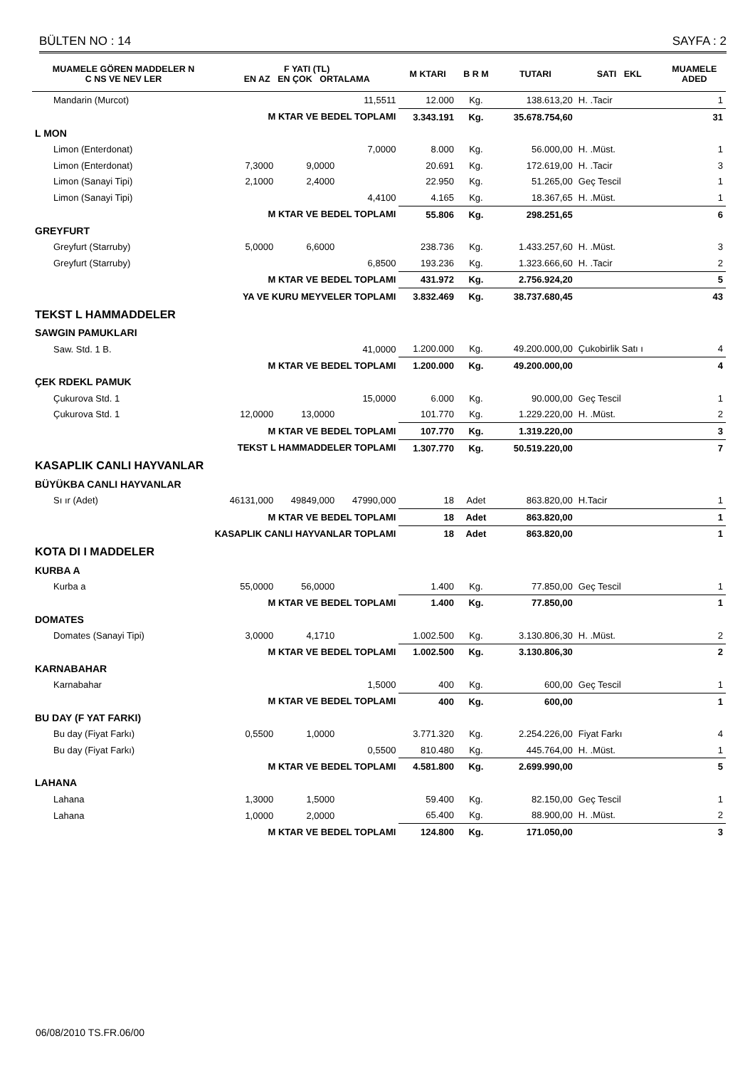BÜLTEN NO : 14 SAYFA : 2
| MUAMELE GÖREN MADDELER N C NS VE NEV LER | F YATI (TL) EN AZ EN ÇOK ORTALAMA | | | M KTARI | B R M | TUTARI | SATI EKL | MUAMELE ADED |
| --- | --- | --- | --- | --- | --- | --- | --- | --- |
| Mandarin (Murcot) | | | 11,5511 | 12.000 | Kg. | 138.613,20 | H. .Tacir | 1 |
| M KTAR VE BEDEL TOPLAMI | | | | 3.343.191 | Kg. | 35.678.754,60 | | 31 |
| L MON | | | | | | | | |
| Limon (Enterdonat) | | | 7,0000 | 8.000 | Kg. | 56.000,00 | H. .Müst. | 1 |
| Limon (Enterdonat) | 7,3000 | 9,0000 | | 20.691 | Kg. | 172.619,00 | H. .Tacir | 3 |
| Limon (Sanayi Tipi) | 2,1000 | 2,4000 | | 22.950 | Kg. | 51.265,00 | Geç Tescil | 1 |
| Limon (Sanayi Tipi) | | | 4,4100 | 4.165 | Kg. | 18.367,65 | H. .Müst. | 1 |
| M KTAR VE BEDEL TOPLAMI | | | | 55.806 | Kg. | 298.251,65 | | 6 |
| GREYFURT | | | | | | | | |
| Greyfurt (Starruby) | 5,0000 | 6,6000 | | 238.736 | Kg. | 1.433.257,60 | H. .Müst. | 3 |
| Greyfurt (Starruby) | | | 6,8500 | 193.236 | Kg. | 1.323.666,60 | H. .Tacir | 2 |
| M KTAR VE BEDEL TOPLAMI | | | | 431.972 | Kg. | 2.756.924,20 | | 5 |
| YA VE KURU MEYVELER TOPLAMI | | | | 3.832.469 | Kg. | 38.737.680,45 | | 43 |
| TEKST L HAMMADDELER | | | | | | | | |
| SAWGIN PAMUKLARI | | | | | | | | |
| Saw. Std. 1 B. | | | 41,0000 | 1.200.000 | Kg. | 49.200.000,00 | Çukobirlik Satı ı | 4 |
| M KTAR VE BEDEL TOPLAMI | | | | 1.200.000 | Kg. | 49.200.000,00 | | 4 |
| ÇEK RDEKL PAMUK | | | | | | | | |
| Çukurova Std. 1 | | | 15,0000 | 6.000 | Kg. | 90.000,00 | Geç Tescil | 1 |
| Çukurova Std. 1 | 12,0000 | 13,0000 | | 101.770 | Kg. | 1.229.220,00 | H. .Müst. | 2 |
| M KTAR VE BEDEL TOPLAMI | | | | 107.770 | Kg. | 1.319.220,00 | | 3 |
| TEKST L HAMMADDELER TOPLAMI | | | | 1.307.770 | Kg. | 50.519.220,00 | | 7 |
| KASAPLIK CANLI HAYVANLAR | | | | | | | | |
| BÜYÜKBA CANLI HAYVANLAR | | | | | | | | |
| Sı ır (Adet) | 46131,000 | 49849,000 | 47990,000 | 18 | Adet | 863.820,00 | H.Tacir | 1 |
| M KTAR VE BEDEL TOPLAMI | | | | 18 | Adet | 863.820,00 | | 1 |
| KASAPLIK CANLI HAYVANLAR TOPLAMI | | | | 18 | Adet | 863.820,00 | | 1 |
| KOTA DI I MADDELER | | | | | | | | |
| KURBA A | | | | | | | | |
| Kurba a | 55,0000 | 56,0000 | | 1.400 | Kg. | 77.850,00 | Geç Tescil | 1 |
| M KTAR VE BEDEL TOPLAMI | | | | 1.400 | Kg. | 77.850,00 | | 1 |
| DOMATES | | | | | | | | |
| Domates (Sanayi Tipi) | 3,0000 | 4,1710 | | 1.002.500 | Kg. | 3.130.806,30 | H. .Müst. | 2 |
| M KTAR VE BEDEL TOPLAMI | | | | 1.002.500 | Kg. | 3.130.806,30 | | 2 |
| KARNABAHAR | | | | | | | | |
| Karnabahar | | | 1,5000 | 400 | Kg. | 600,00 | Geç Tescil | 1 |
| M KTAR VE BEDEL TOPLAMI | | | | 400 | Kg. | 600,00 | | 1 |
| BU DAY (F YAT FARKI) | | | | | | | | |
| Bu day (Fiyat Farkı) | 0,5500 | 1,0000 | | 3.771.320 | Kg. | 2.254.226,00 | Fiyat Farkı | 4 |
| Bu day (Fiyat Farkı) | | | 0,5500 | 810.480 | Kg. | 445.764,00 | H. .Müst. | 1 |
| M KTAR VE BEDEL TOPLAMI | | | | 4.581.800 | Kg. | 2.699.990,00 | | 5 |
| LAHANA | | | | | | | | |
| Lahana | 1,3000 | 1,5000 | | 59.400 | Kg. | 82.150,00 | Geç Tescil | 1 |
| Lahana | 1,0000 | 2,0000 | | 65.400 | Kg. | 88.900,00 | H. .Müst. | 2 |
| M KTAR VE BEDEL TOPLAMI | | | | 124.800 | Kg. | 171.050,00 | | 3 |
06/08/2010 TS.FR.06/00